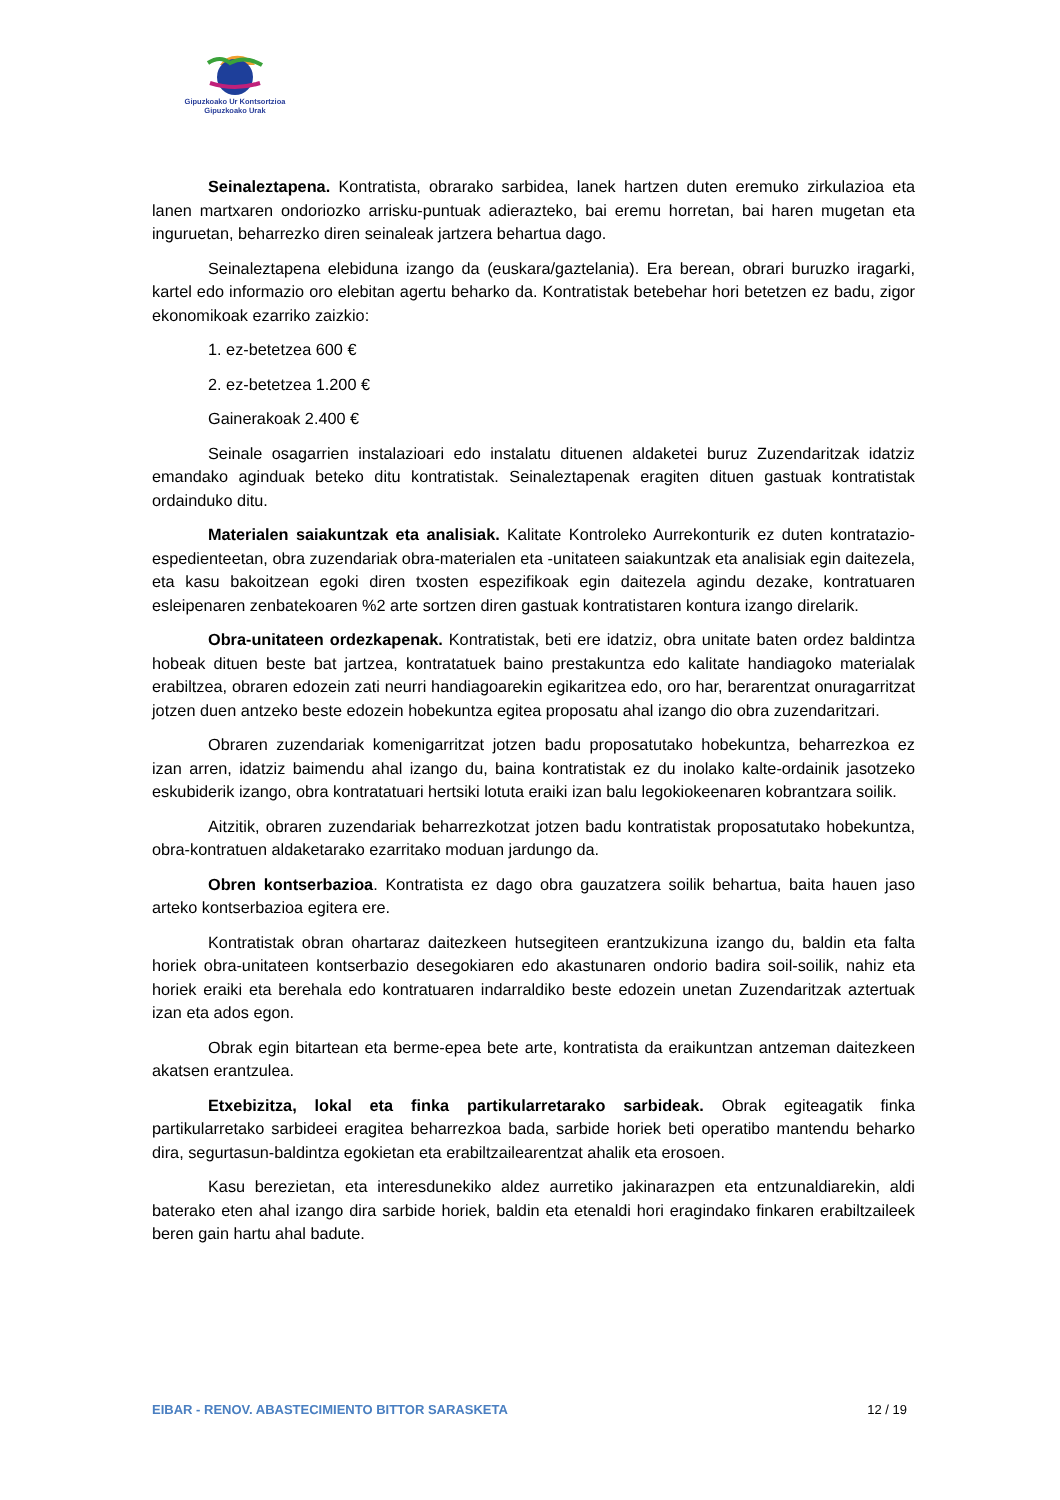Gipuzkoako Ur Kontsortzioa
Gipuzkoako Urak
Seinaleztapena. Kontratista, obrarako sarbidea, lanek hartzen duten eremuko zirkulazioa eta lanen martxaren ondoriozko arrisku-puntuak adierazteko, bai eremu horretan, bai haren mugetan eta inguruetan, beharrezko diren seinaleak jartzera behartua dago.
Seinaleztapena elebiduna izango da (euskara/gaztelania). Era berean, obrari buruzko iragarki, kartel edo informazio oro elebitan agertu beharko da. Kontratistak betebehar hori betetzen ez badu, zigor ekonomikoak ezarriko zaizkio:
1. ez-betetzea 600 €
2. ez-betetzea 1.200 €
Gainerakoak 2.400 €
Seinale osagarrien instalazioari edo instalatu dituenen aldaketei buruz Zuzendaritzak idatziz emandako aginduak beteko ditu kontratistak. Seinaleztapenak eragiten dituen gastuak kontratistak ordainduko ditu.
Materialen saiakuntzak eta analisiak. Kalitate Kontroleko Aurrekonturik ez duten kontratazio-espedienteetan, obra zuzendariak obra-materialen eta -unitateen saiakuntzak eta analisiak egin daitezela, eta kasu bakoitzean egoki diren txosten espezifikoak egin daitezela agindu dezake, kontratuaren esleipenaren zenbatekoaren %2 arte sortzen diren gastuak kontratistaren kontura izango direlarik.
Obra-unitateen ordezkapenak. Kontratistak, beti ere idatziz, obra unitate baten ordez baldintza hobeak dituen beste bat jartzea, kontratatuek baino prestakuntza edo kalitate handiagoko materialak erabiltzea, obraren edozein zati neurri handiagoarekin egikaritzea edo, oro har, berarentzat onuragarritzat jotzen duen antzeko beste edozein hobekuntza egitea proposatu ahal izango dio obra zuzendaritzari.
Obraren zuzendariak komenigarritzat jotzen badu proposatutako hobekuntza, beharrezkoa ez izan arren, idatziz baimendu ahal izango du, baina kontratistak ez du inolako kalte-ordainik jasotzeko eskubiderik izango, obra kontratatuari hertsiki lotuta eraiki izan balu legokiokeenaren kobrantzara soilik.
Aitzitik, obraren zuzendariak beharrezkotzat jotzen badu kontratistak proposatutako hobekuntza, obra-kontratuen aldaketarako ezarritako moduan jardungo da.
Obren kontserbazioa. Kontratista ez dago obra gauzatzera soilik behartua, baita hauen jaso arteko kontserbazioa egitera ere.
Kontratistak obran ohartaraz daitezkeen hutsegiteen erantzukizuna izango du, baldin eta falta horiek obra-unitateen kontserbazio desegokiaren edo akastunaren ondorio badira soil-soilik, nahiz eta horiek eraiki eta berehala edo kontratuaren indarraldiko beste edozein unetan Zuzendaritzak aztertuak izan eta ados egon.
Obrak egin bitartean eta berme-epea bete arte, kontratista da eraikuntzan antzeman daitezkeen akatsen erantzulea.
Etxebizitza, lokal eta finka partikularretarako sarbideak. Obrak egiteagatik finka partikularretako sarbideei eragitea beharrezkoa bada, sarbide horiek beti operatibo mantendu beharko dira, segurtasun-baldintza egokietan eta erabiltzailearentzat ahalik eta erosoen.
Kasu berezietan, eta interesdunekiko aldez aurretiko jakinarazpen eta entzunaldiarekin, aldi baterako eten ahal izango dira sarbide horiek, baldin eta etenaldi hori eragindako finkaren erabiltzaileek beren gain hartu ahal badute.
EIBAR - RENOV. ABASTECIMIENTO BITTOR SARASKETA 12 / 19